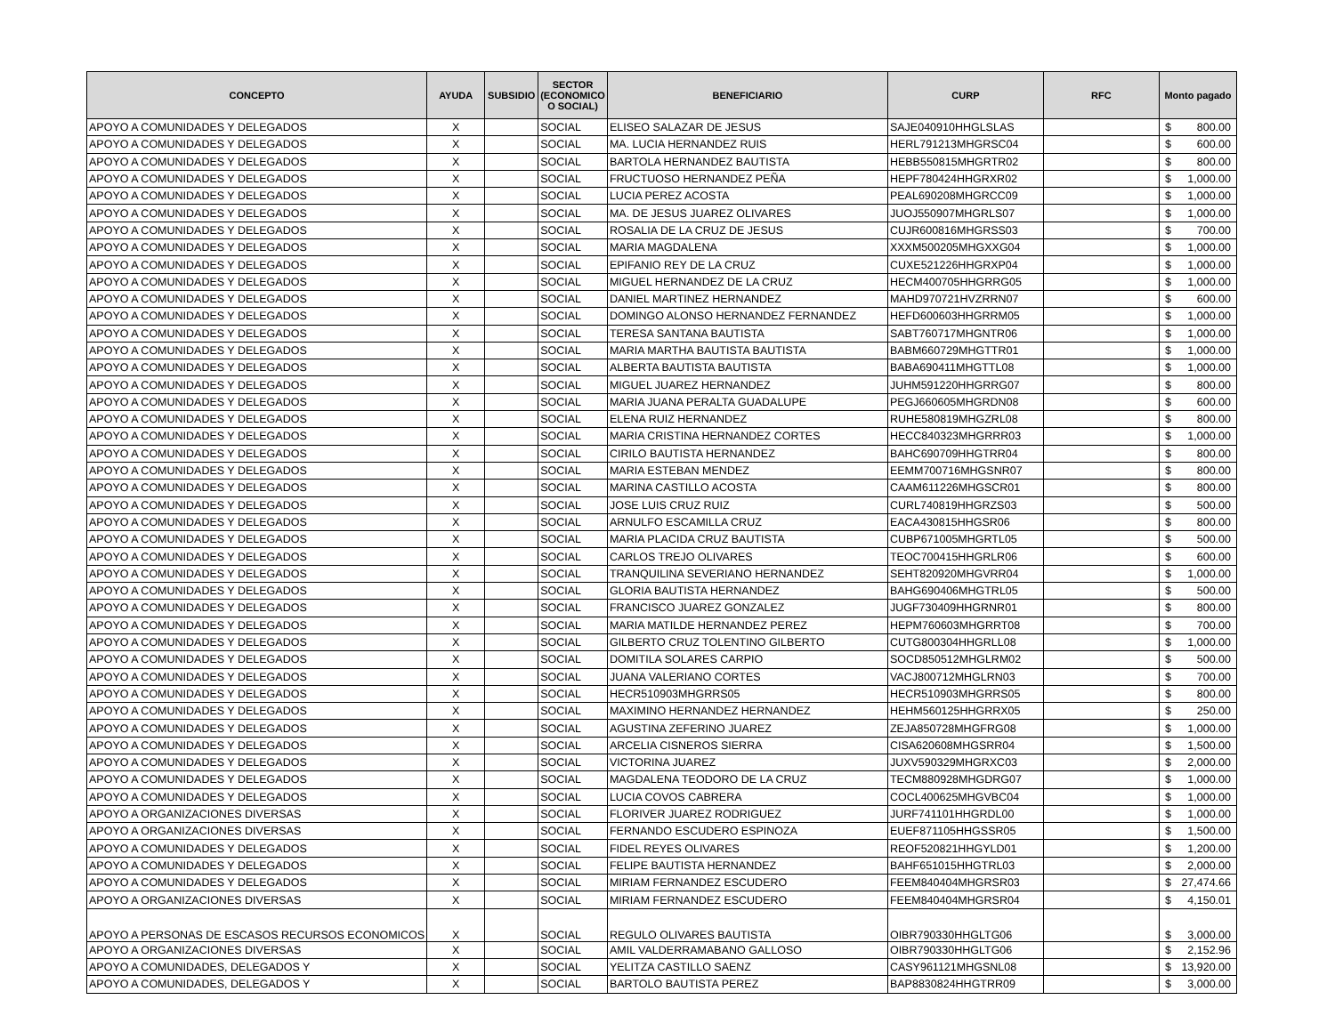| CONCEPTO | AYUDA | SUBSIDIO | SECTOR (ECONOMICO O SOCIAL) | BENEFICIARIO | CURP | RFC | Monto pagado |
| --- | --- | --- | --- | --- | --- | --- | --- |
| APOYO A COMUNIDADES Y DELEGADOS | X | | SOCIAL | ELISEO SALAZAR DE JESUS | SAJE040910HHGLSLAS | | $ 800.00 |
| APOYO A COMUNIDADES Y DELEGADOS | X | | SOCIAL | MA. LUCIA HERNANDEZ RUIS | HERL791213MHGRSC04 | | $ 600.00 |
| APOYO A COMUNIDADES Y DELEGADOS | X | | SOCIAL | BARTOLA HERNANDEZ BAUTISTA | HEBB550815MHGRTR02 | | $ 800.00 |
| APOYO A COMUNIDADES Y DELEGADOS | X | | SOCIAL | FRUCTUOSO HERNANDEZ PEÑA | HEPF780424HHGRXR02 | | $ 1,000.00 |
| APOYO A COMUNIDADES Y DELEGADOS | X | | SOCIAL | LUCIA PEREZ ACOSTA | PEAL690208MHGRCC09 | | $ 1,000.00 |
| APOYO A COMUNIDADES Y DELEGADOS | X | | SOCIAL | MA. DE JESUS JUAREZ OLIVARES | JUOJ550907MHGRLS07 | | $ 1,000.00 |
| APOYO A COMUNIDADES Y DELEGADOS | X | | SOCIAL | ROSALIA DE LA CRUZ DE JESUS | CUJR600816MHGRSS03 | | $ 700.00 |
| APOYO A COMUNIDADES Y DELEGADOS | X | | SOCIAL | MARIA MAGDALENA | XXXM500205MHGXXG04 | | $ 1,000.00 |
| APOYO A COMUNIDADES Y DELEGADOS | X | | SOCIAL | EPIFANIO REY DE LA CRUZ | CUXE521226HHGRXP04 | | $ 1,000.00 |
| APOYO A COMUNIDADES Y DELEGADOS | X | | SOCIAL | MIGUEL HERNANDEZ DE LA CRUZ | HECM400705HHGRRG05 | | $ 1,000.00 |
| APOYO A COMUNIDADES Y DELEGADOS | X | | SOCIAL | DANIEL MARTINEZ HERNANDEZ | MAHD970721HVZRRN07 | | $ 600.00 |
| APOYO A COMUNIDADES Y DELEGADOS | X | | SOCIAL | DOMINGO ALONSO HERNANDEZ FERNANDEZ | HEFD600603HHGRRM05 | | $ 1,000.00 |
| APOYO A COMUNIDADES Y DELEGADOS | X | | SOCIAL | TERESA SANTANA BAUTISTA | SABT760717MHGNTR06 | | $ 1,000.00 |
| APOYO A COMUNIDADES Y DELEGADOS | X | | SOCIAL | MARIA MARTHA BAUTISTA BAUTISTA | BABM660729MHGTTR01 | | $ 1,000.00 |
| APOYO A COMUNIDADES Y DELEGADOS | X | | SOCIAL | ALBERTA BAUTISTA BAUTISTA | BABA690411MHGTTL08 | | $ 1,000.00 |
| APOYO A COMUNIDADES Y DELEGADOS | X | | SOCIAL | MIGUEL JUAREZ HERNANDEZ | JUHM591220HHGRRG07 | | $ 800.00 |
| APOYO A COMUNIDADES Y DELEGADOS | X | | SOCIAL | MARIA JUANA PERALTA GUADALUPE | PEGJ660605MHGRDN08 | | $ 600.00 |
| APOYO A COMUNIDADES Y DELEGADOS | X | | SOCIAL | ELENA RUIZ HERNANDEZ | RUHE580819MHGZRL08 | | $ 800.00 |
| APOYO A COMUNIDADES Y DELEGADOS | X | | SOCIAL | MARIA CRISTINA HERNANDEZ CORTES | HECC840323MHGRRR03 | | $ 1,000.00 |
| APOYO A COMUNIDADES Y DELEGADOS | X | | SOCIAL | CIRILO BAUTISTA HERNANDEZ | BAHC690709HHGTRR04 | | $ 800.00 |
| APOYO A COMUNIDADES Y DELEGADOS | X | | SOCIAL | MARIA ESTEBAN MENDEZ | EEMM700716MHGSNR07 | | $ 800.00 |
| APOYO A COMUNIDADES Y DELEGADOS | X | | SOCIAL | MARINA CASTILLO ACOSTA | CAAM611226MHGSCR01 | | $ 800.00 |
| APOYO A COMUNIDADES Y DELEGADOS | X | | SOCIAL | JOSE LUIS CRUZ RUIZ | CURL740819HHGRZS03 | | $ 500.00 |
| APOYO A COMUNIDADES Y DELEGADOS | X | | SOCIAL | ARNULFO ESCAMILLA CRUZ | EACA430815HHGSR06 | | $ 800.00 |
| APOYO A COMUNIDADES Y DELEGADOS | X | | SOCIAL | MARIA PLACIDA CRUZ BAUTISTA | CUBP671005MHGRTL05 | | $ 500.00 |
| APOYO A COMUNIDADES Y DELEGADOS | X | | SOCIAL | CARLOS TREJO OLIVARES | TEOC700415HHGRLR06 | | $ 600.00 |
| APOYO A COMUNIDADES Y DELEGADOS | X | | SOCIAL | TRANQUILINA SEVERIANO HERNANDEZ | SEHT820920MHGVRR04 | | $ 1,000.00 |
| APOYO A COMUNIDADES Y DELEGADOS | X | | SOCIAL | GLORIA BAUTISTA HERNANDEZ | BAHG690406MHGTRL05 | | $ 500.00 |
| APOYO A COMUNIDADES Y DELEGADOS | X | | SOCIAL | FRANCISCO JUAREZ GONZALEZ | JUGF730409HHGRNR01 | | $ 800.00 |
| APOYO A COMUNIDADES Y DELEGADOS | X | | SOCIAL | MARIA MATILDE HERNANDEZ PEREZ | HEPM760603MHGRRT08 | | $ 700.00 |
| APOYO A COMUNIDADES Y DELEGADOS | X | | SOCIAL | GILBERTO CRUZ TOLENTINO GILBERTO | CUTG800304HHGRLL08 | | $ 1,000.00 |
| APOYO A COMUNIDADES Y DELEGADOS | X | | SOCIAL | DOMITILA SOLARES CARPIO | SOCD850512MHGLRM02 | | $ 500.00 |
| APOYO A COMUNIDADES Y DELEGADOS | X | | SOCIAL | JUANA VALERIANO CORTES | VACJ800712MHGLRN03 | | $ 700.00 |
| APOYO A COMUNIDADES Y DELEGADOS | X | | SOCIAL | HECR510903MHGRRS05 | HECR510903MHGRRS05 | | $ 800.00 |
| APOYO A COMUNIDADES Y DELEGADOS | X | | SOCIAL | MAXIMINO HERNANDEZ HERNANDEZ | HEHM560125HHGRRX05 | | $ 250.00 |
| APOYO A COMUNIDADES Y DELEGADOS | X | | SOCIAL | AGUSTINA ZEFERINO JUAREZ | ZEJA850728MHGFRG08 | | $ 1,000.00 |
| APOYO A COMUNIDADES Y DELEGADOS | X | | SOCIAL | ARCELIA CISNEROS SIERRA | CISA620608MHGSRR04 | | $ 1,500.00 |
| APOYO A COMUNIDADES Y DELEGADOS | X | | SOCIAL | VICTORINA JUAREZ | JUXV590329MHGRXC03 | | $ 2,000.00 |
| APOYO A COMUNIDADES Y DELEGADOS | X | | SOCIAL | MAGDALENA TEODORO DE LA CRUZ | TECM880928MHGDRG07 | | $ 1,000.00 |
| APOYO A COMUNIDADES Y DELEGADOS | X | | SOCIAL | LUCIA COVOS CABRERA | COCL400625MHGVBC04 | | $ 1,000.00 |
| APOYO A ORGANIZACIONES DIVERSAS | X | | SOCIAL | FLORIVER JUAREZ RODRIGUEZ | JURF741101HHGRDL00 | | $ 1,000.00 |
| APOYO A ORGANIZACIONES DIVERSAS | X | | SOCIAL | FERNANDO ESCUDERO ESPINOZA | EUEF871105HHGSSR05 | | $ 1,500.00 |
| APOYO A COMUNIDADES Y DELEGADOS | X | | SOCIAL | FIDEL REYES OLIVARES | REOF520821HHGYLD01 | | $ 1,200.00 |
| APOYO A COMUNIDADES Y DELEGADOS | X | | SOCIAL | FELIPE BAUTISTA HERNANDEZ | BAHF651015HHGTRL03 | | $ 2,000.00 |
| APOYO A COMUNIDADES Y DELEGADOS | X | | SOCIAL | MIRIAM FERNANDEZ ESCUDERO | FEEM840404MHGRSR03 | | $ 27,474.66 |
| APOYO A ORGANIZACIONES DIVERSAS | X | | SOCIAL | MIRIAM FERNANDEZ ESCUDERO | FEEM840404MHGRSR04 | | $ 4,150.01 |
| APOYO A PERSONAS DE ESCASOS RECURSOS ECONOMICOS | X | | SOCIAL | REGULO OLIVARES BAUTISTA | OIBR790330HHGLTG06 | | $ 3,000.00 |
| APOYO A ORGANIZACIONES DIVERSAS | X | | SOCIAL | AMIL VALDERRAMABANO GALLOSO | OIBR790330HHGLTG06 | | $ 2,152.96 |
| APOYO A COMUNIDADES, DELEGADOS Y | X | | SOCIAL | YELITZA CASTILLO SAENZ | CASY961121MHGSNL08 | | $ 13,920.00 |
| APOYO A COMUNIDADES, DELEGADOS Y | X | | SOCIAL | BARTOLO BAUTISTA PEREZ | BAP8830824HHGTRR09 | | $ 3,000.00 |